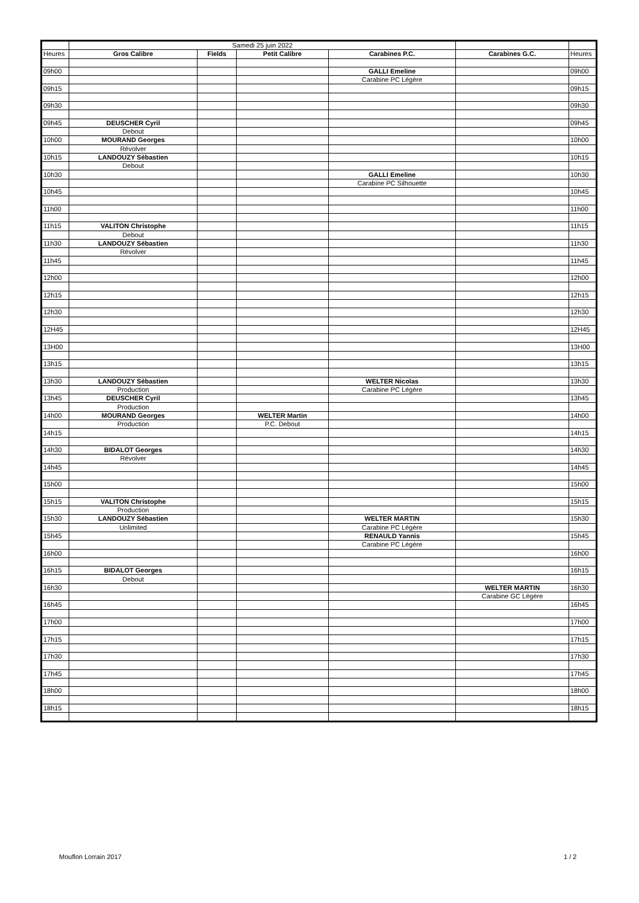| | Samedi 25 juin 2022 | | | | | |
| Heures | Gros Calibre | Fields | Petit Calibre | Carabines P.C. | Carabines G.C. | Heures |
| 09h00 | | | | GALLI Emeline | | 09h00 |
| | | | | Carabine PC Légère | | |
| 09h15 | | | | | | 09h15 |
| 09h30 | | | | | | 09h30 |
| 09h45 | DEUSCHER Cyril | | | | | 09h45 |
| | Debout | | | | | |
| 10h00 | MOURAND Georges | | | | | 10h00 |
| | Révolver | | | | | |
| 10h15 | LANDOUZY Sébastien | | | | | 10h15 |
| | Debout | | | | | |
| 10h30 | | | | GALLI Emeline | | 10h30 |
| | | | | Carabine PC Silhouette | | |
| 10h45 | | | | | | 10h45 |
| 11h00 | | | | | | 11h00 |
| 11h15 | VALITON Christophe | | | | | 11h15 |
| | Debout | | | | | |
| 11h30 | LANDOUZY Sébastien | | | | | 11h30 |
| | Révolver | | | | | |
| 11h45 | | | | | | 11h45 |
| 12h00 | | | | | | 12h00 |
| 12h15 | | | | | | 12h15 |
| 12h30 | | | | | | 12h30 |
| 12H45 | | | | | | 12H45 |
| 13H00 | | | | | | 13H00 |
| 13h15 | | | | | | 13h15 |
| 13h30 | LANDOUZY Sébastien | | | WELTER Nicolas | | 13h30 |
| | Production | | | Carabine PC Légère | | |
| 13h45 | DEUSCHER Cyril | | | | | 13h45 |
| | Production | | | | | |
| 14h00 | MOURAND Georges | | WELTER Martin | | | 14h00 |
| | Production | | P.C. Debout | | | |
| 14h15 | | | | | | 14h15 |
| 14h30 | BIDALOT Georges | | | | | 14h30 |
| | Révolver | | | | | |
| 14h45 | | | | | | 14h45 |
| 15h00 | | | | | | 15h00 |
| 15h15 | VALITON Christophe | | | | | 15h15 |
| | Production | | | | | |
| 15h30 | LANDOUZY Sébastien | | | WELTER MARTIN | | 15h30 |
| | Unlimited | | | Carabine PC Légère | | |
| 15h45 | | | | RENAULD Yannis | | 15h45 |
| | | | | Carabine PC Légère | | |
| 16h00 | | | | | | 16h00 |
| 16h15 | BIDALOT Georges | | | | | 16h15 |
| | Debout | | | | | |
| 16h30 | | | | | WELTER MARTIN | 16h30 |
| | | | | | Carabine GC Légère | |
| 16h45 | | | | | | 16h45 |
| 17h00 | | | | | | 17h00 |
| 17h15 | | | | | | 17h15 |
| 17h30 | | | | | | 17h30 |
| 17h45 | | | | | | 17h45 |
| 18h00 | | | | | | 18h00 |
| 18h15 | | | | | | 18h15 |
Mouflon Lorrain 2017 1 / 2